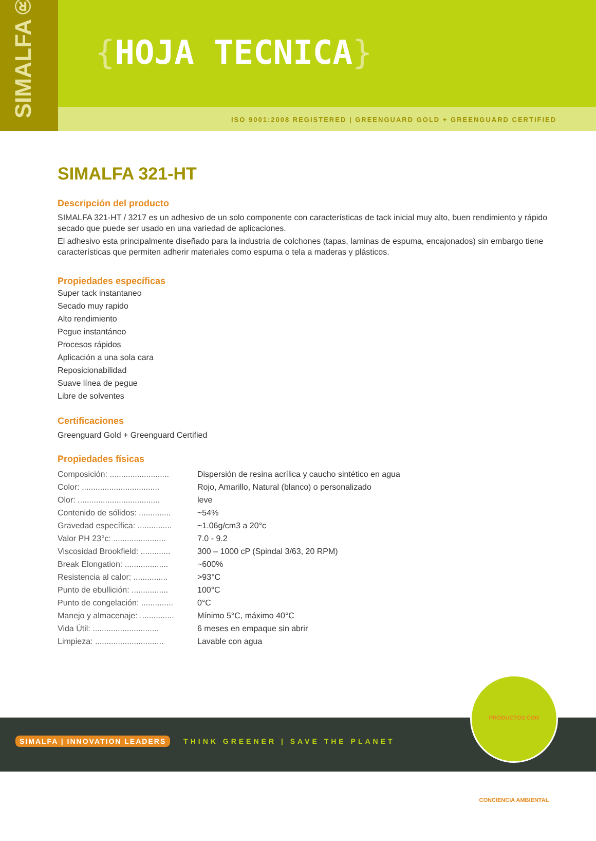SIMALFA®
{HOJA TECNICA}
ISO 9001:2008 REGISTERED | GREENGUARD GOLD + GREENGUARD CERTIFIED
SIMALFA 321-HT
Descripción del producto
SIMALFA 321-HT / 3217 es un adhesivo de un solo componente con características de tack inicial muy alto, buen rendimiento y rápido secado que puede ser usado en una variedad de aplicaciones.
El adhesivo esta principalmente diseñado para la industria de colchones (tapas, laminas de espuma, encajonados) sin embargo tiene características que permiten adherir materiales como espuma o tela a maderas y plásticos.
Propiedades específicas
Super tack instantaneo
Secado muy rapido
Alto rendimiento
Pegue instantáneo
Procesos rápidos
Aplicación a una sola cara
Reposicionabilidad
Suave línea de pegue
Libre de solventes
Certificaciones
Greenguard Gold + Greenguard Certified
Propiedades físicas
| Composición: .......................... | Dispersión de resina acrílica y caucho sintético en agua |
| Color: .................................. | Rojo, Amarillo, Natural (blanco) o personalizado |
| Olor: .................................... | leve |
| Contenido de sólidos: .............. | ~54% |
| Gravedad específica: ............... | ~1.06g/cm3 a 20°c |
| Valor PH 23°c: ....................... | 7.0 - 9.2 |
| Viscosidad Brookfield: ............. | 300 – 1000 cP (Spindal 3/63, 20 RPM) |
| Break Elongation: ................... | ~600% |
| Resistencia al calor: ............... | >93°C |
| Punto de ebullición: ................ | 100°C |
| Punto de congelación: .............. | 0°C |
| Manejo y almacenaje: ............... | Mínimo 5°C, máximo 40°C |
| Vida Útil: ............................. | 6 meses en empaque sin abrir |
| Limpieza: .............................. | Lavable con agua |
SIMALFA | INNOVATION LEADERS THINK GREENER | SAVE THE PLANET
PRODUCTOS CON CONCIENCIA AMBIENTAL